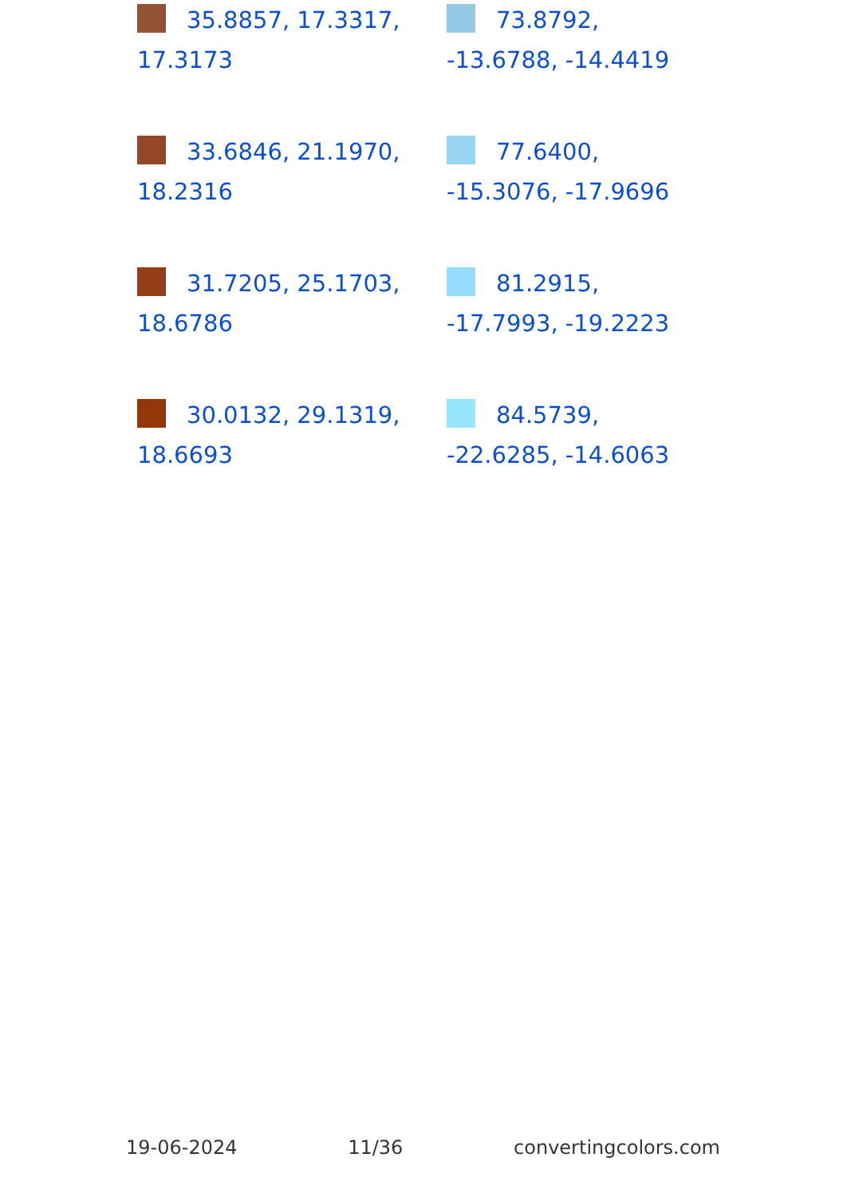35.8857, 17.3317, 17.3173
73.8792, -13.6788, -14.4419
33.6846, 21.1970, 18.2316
77.6400, -15.3076, -17.9696
31.7205, 25.1703, 18.6786
81.2915, -17.7993, -19.2223
30.0132, 29.1319, 18.6693
84.5739, -22.6285, -14.6063
19-06-2024 11/36 convertingcolors.com